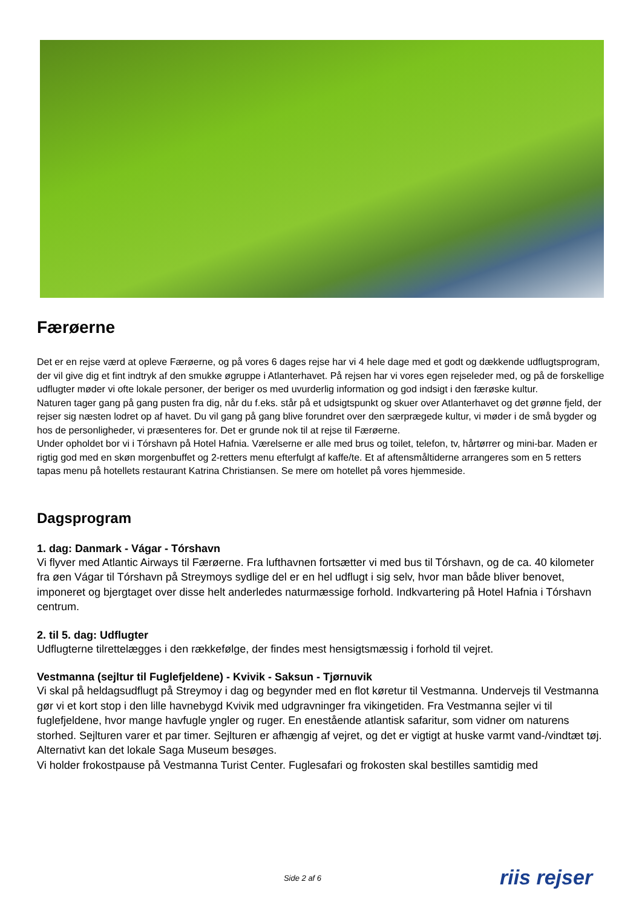Færøerne
Det er en rejse værd at opleve Færøerne, og på vores 6 dages rejse har vi 4 hele dage med et godt og dækkende udflugtsprogram, der vil give dig et fint indtryk af den smukke øgruppe i Atlanterhavet. På rejsen har vi vores egen rejseleder med, og på de forskellige udflugter møder vi ofte lokale personer, der beriger os med uvurderlig information og god indsigt i den færøske kultur.
Naturen tager gang på gang pusten fra dig, når du f.eks. står på et udsigtspunkt og skuer over Atlanterhavet og det grønne fjeld, der rejser sig næsten lodret op af havet. Du vil gang på gang blive forundret over den særprægede kultur, vi møder i de små bygder og hos de personligheder, vi præsenteres for. Det er grunde nok til at rejse til Færøerne.
Under opholdet bor vi i Tórshavn på Hotel Hafnia. Værelserne er alle med brus og toilet, telefon, tv, hårtørrer og mini-bar. Maden er rigtig god med en skøn morgenbuffet og 2-retters menu efterfulgt af kaffe/te. Et af aftensmåltiderne arrangeres som en 5 retters tapas menu på hotellets restaurant Katrina Christiansen. Se mere om hotellet på vores hjemmeside.
Dagsprogram
1. dag: Danmark - Vágar - Tórshavn
Vi flyver med Atlantic Airways til Færøerne. Fra lufthavnen fortsætter vi med bus til Tórshavn, og de ca. 40 kilometer fra øen Vágar til Tórshavn på Streymoys sydlige del er en hel udflugt i sig selv, hvor man både bliver benovet, imponeret og bjergtaget over disse helt anderledes naturmæssige forhold. Indkvartering på Hotel Hafnia i Tórshavn centrum.
2. til 5. dag: Udflugter
Udflugterne tilrettelægges i den rækkefølge, der findes mest hensigtsmæssig i forhold til vejret.
Vestmanna (sejltur til Fuglefjeldene) - Kvivik - Saksun - Tjørnuvik
Vi skal på heldagsudflugt på Streymoy i dag og begynder med en flot køretur til Vestmanna. Undervejs til Vestmanna gør vi et kort stop i den lille havnebygd Kvivik med udgravninger fra vikingetiden. Fra Vestmanna sejler vi til fuglefjeldene, hvor mange havfugle yngler og ruger. En enestående atlantisk safaritur, som vidner om naturens storhed. Sejlturen varer et par timer. Sejlturen er afhængig af vejret, og det er vigtigt at huske varmt vand-/vindtæt tøj. Alternativt kan det lokale Saga Museum besøges.
Vi holder frokostpause på Vestmanna Turist Center. Fuglesafari og frokosten skal bestilles samtidig med
Side 2 af 6 riis rejser